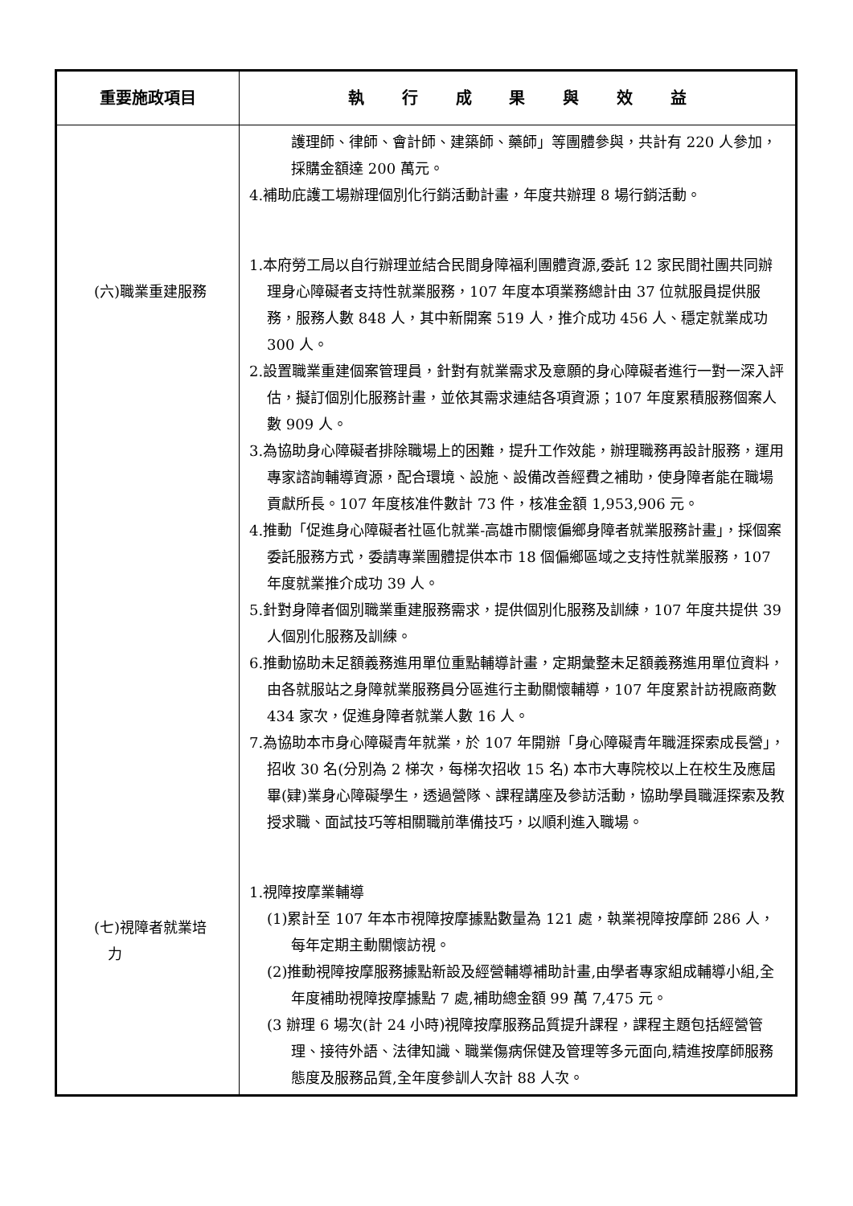| 重要施政項目 | 執 行 成 果 與 效 益 |
| --- | --- |
| (六)職業重建服務 (七)視障者就業培 力 | 護理師、律師、會計師、建築師、藥師」等團體參與，共計有 220 人參加，採購金額達 200 萬元。 4.補助庇護工場辦理個別化行銷活動計畫，年度共辦理 8 場行銷活動。 1.本府勞工局以自行辦理並結合民間身障福利團體資源,委託 12 家民間社團共同辦理身心障礙者支持性就業服務，107 年度本項業務總計由 37 位就服員提供服務，服務人數 848 人，其中新開案 519 人，推介成功 456 人、穩定就業成功 300 人。 2.設置職業重建個案管理員，針對有就業需求及意願的身心障礙者進行一對一深入評估，擬訂個別化服務計畫，並依其需求連結各項資源；107 年度累積服務個案人數 909 人。 3.為協助身心障礙者排除職場上的困難，提升工作效能，辦理職務再設計服務，運用專家諮詢輔導資源，配合環境、設施、設備改善經費之補助，使身障者能在職場貢獻所長。107 年度核准件數計 73 件，核准金額 1,953,906 元。 4.推動「促進身心障礙者社區化就業-高雄市關懷偏鄉身障者就業服務計畫」，採個案委託服務方式，委請專業團體提供本市 18 個偏鄉區域之支持性就業服務，107 年度就業推介成功 39 人。 5.針對身障者個別職業重建服務需求，提供個別化服務及訓練，107 年度共提供 39 人個別化服務及訓練。 6.推動協助未足額義務進用單位重點輔導計畫，定期彙整未足額義務進用單位資料，由各就服站之身障就業服務員分區進行主動關懷輔導，107 年度累計訪視廠商數 434 家次，促進身障者就業人數 16 人。 7.為協助本市身心障礙青年就業，於 107 年開辦「身心障礙青年職涯探索成長營」，招收 30 名(分別為 2 梯次，每梯次招收 15 名) 本市大專院校以上在校生及應屆畢(肄)業身心障礙學生，透過營隊、課程講座及參訪活動，協助學員職涯探索及教授求職、面試技巧等相關職前準備技巧，以順利進入職場。 1.視障按摩業輔導 (1)累計至 107 年本市視障按摩據點數量為 121 處，執業視障按摩師 286 人，每年定期主動關懷訪視。 (2)推動視障按摩服務據點新設及經營輔導補助計畫,由學者專家組成輔導小組,全年度補助視障按摩據點 7 處,補助總金額 99 萬 7,475 元。 (3 辦理 6 場次(計 24 小時)視障按摩服務品質提升課程，課程主題包括經營管理、接待外語、法律知識、職業傷病保健及管理等多元面向,精進按摩師服務態度及服務品質,全年度參訓人次計 88 人次。 |